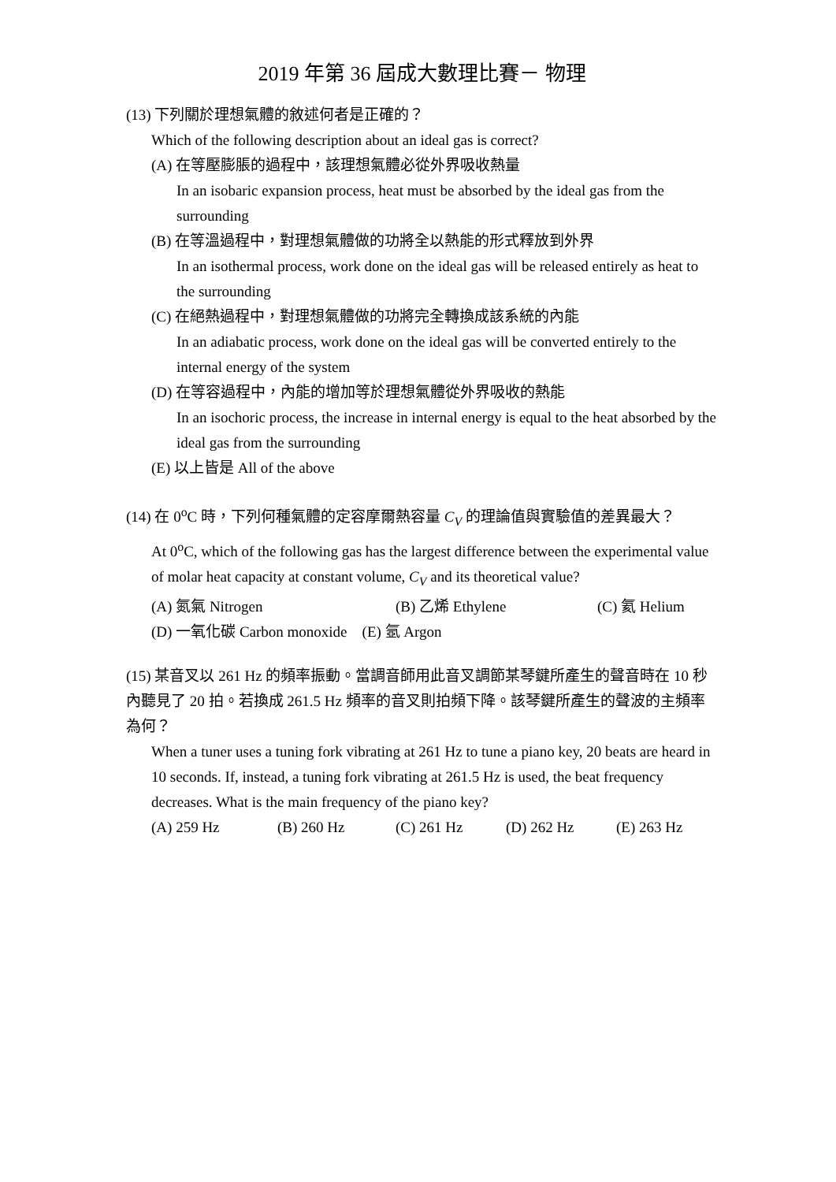2019 年第 36 屆成大數理比賽－ 物理
(13) 下列關於理想氣體的敘述何者是正確的？
Which of the following description about an ideal gas is correct?
(A) 在等壓膨脹的過程中，該理想氣體必從外界吸收熱量
In an isobaric expansion process, heat must be absorbed by the ideal gas from the surrounding
(B) 在等溫過程中，對理想氣體做的功將全以熱能的形式釋放到外界
In an isothermal process, work done on the ideal gas will be released entirely as heat to the surrounding
(C) 在絕熱過程中，對理想氣體做的功將完全轉換成該系統的內能
In an adiabatic process, work done on the ideal gas will be converted entirely to the internal energy of the system
(D) 在等容過程中，內能的增加等於理想氣體從外界吸收的熱能
In an isochoric process, the increase in internal energy is equal to the heat absorbed by the ideal gas from the surrounding
(E) 以上皆是 All of the above
(14) 在 0<sup>o</sup>C 時，下列何種氣體的定容摩爾熱容量 C<sub>V</sub> 的理論值與實驗值的差異最大？
At 0<sup>o</sup>C, which of the following gas has the largest difference between the experimental value of molar heat capacity at constant volume, C<sub>V</sub> and its theoretical value?
(A) 氮氣 Nitrogen (B) 乙烯 Ethylene (C) 氦 Helium
(D) 一氧化碳 Carbon monoxide (E) 氬 Argon
(15) 某音叉以 261 Hz 的頻率振動。當調音師用此音叉調節某琴鍵所產生的聲音時在 10 秒內聽見了 20 拍。若換成 261.5 Hz 頻率的音叉則拍頻下降。該琴鍵所產生的聲波的主頻率為何？
When a tuner uses a tuning fork vibrating at 261 Hz to tune a piano key, 20 beats are heard in 10 seconds. If, instead, a tuning fork vibrating at 261.5 Hz is used, the beat frequency decreases. What is the main frequency of the piano key?
(A) 259 Hz (B) 260 Hz (C) 261 Hz (D) 262 Hz (E) 263 Hz